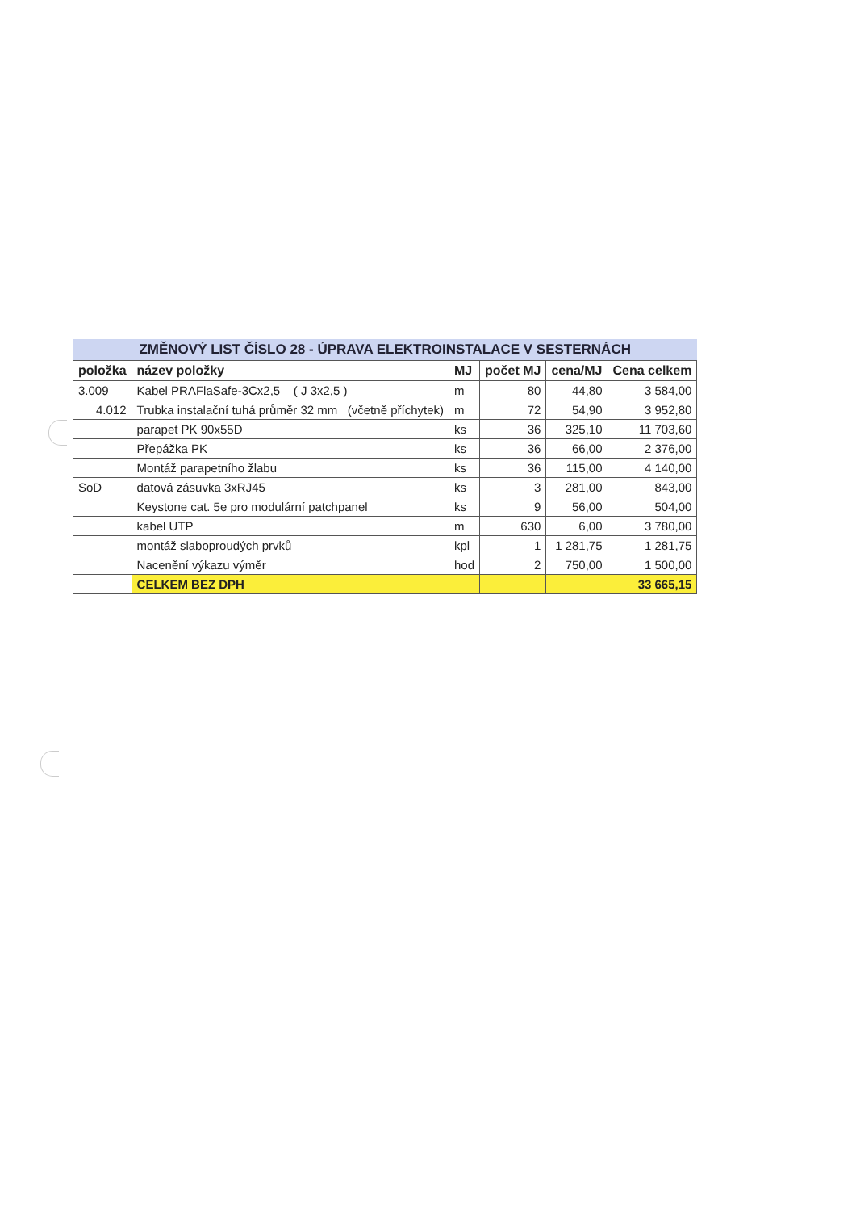| ZMĚNOVÝ LIST ČÍSLO 28 - ÚPRAVA ELEKTROINSTALACE V SESTERNÁCH | | | | | |
| položka | název položky | MJ | počet MJ | cena/MJ | Cena celkem |
| 3.009 | Kabel PRAFlaSafe-3Cx2,5 ( J 3x2,5 ) | m | 80 | 44,80 | 3 584,00 |
| 4.012 | Trubka instalační tuhá průměr 32 mm (včetně příchytek) | m | 72 | 54,90 | 3 952,80 |
| | parapet PK 90x55D | ks | 36 | 325,10 | 11 703,60 |
| | Přepážka PK | ks | 36 | 66,00 | 2 376,00 |
| | Montáž parapetního žlabu | ks | 36 | 115,00 | 4 140,00 |
| SoD | datová zásuvka 3xRJ45 | ks | 3 | 281,00 | 843,00 |
| | Keystone cat. 5e pro modulární patchpanel | ks | 9 | 56,00 | 504,00 |
| | kabel UTP | m | 630 | 6,00 | 3 780,00 |
| | montáž slaboproudých prvků | kpl | 1 | 1 281,75 | 1 281,75 |
| | Nacenění výkazu výměr | hod | 2 | 750,00 | 1 500,00 |
| | CELKEM BEZ DPH | | | | 33 665,15 |